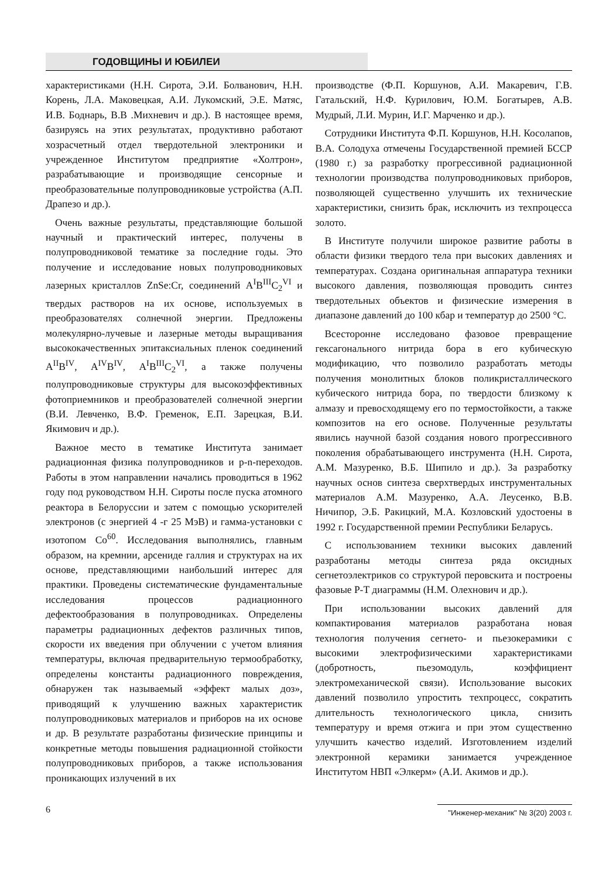ГОДОВЩИНЫ И ЮБИЛЕИ
характеристиками (Н.Н. Сирота, Э.И. Болванович, Н.Н. Корень, Л.А. Маковецкая, А.И. Лукомский, Э.Е. Матяс, И.В. Боднарь, В.В .Михневич и др.). В настоящее время, базируясь на этих результатах, продуктивно работают хозрасчетный отдел твердотельной электроники и учрежденное Институтом предприятие «Холтрон», разрабатывающие и производящие сенсорные и преобразовательные полупроводниковые устройства (А.П. Драпезо и др.).
Очень важные результаты, представляющие большой научный и практический интерес, получены в полупроводниковой тематике за последние годы. Это получение и исследование новых полупроводниковых лазерных кристаллов ZnSe:Cr, соединений A<sup>I</sup>B<sup>III</sup>C<sub>2</sub><sup>VI</sup> и твердых растворов на их основе, используемых в преобразователях солнечной энергии. Предложены молекулярно-лучевые и лазерные методы выращивания высококачественных эпитаксиальных пленок соединений A<sup>II</sup>B<sup>IV</sup>, A<sup>IV</sup>B<sup>IV</sup>, A<sup>I</sup>B<sup>III</sup>C<sub>2</sub><sup>VI</sup>, а также получены полупроводниковые структуры для высокоэффективных фотоприемников и преобразователей солнечной энергии (В.И. Левченко, В.Ф. Гременок, Е.П. Зарецкая, В.И. Якимович и др.).
Важное место в тематике Института занимает радиационная физика полупроводников и p-n-переходов. Работы в этом направлении начались проводиться в 1962 году под руководством Н.Н. Сироты после пуска атомного реактора в Белоруссии и затем с помощью ускорителей электронов (с энергией 4 -г 25 МэВ) и гамма-установки с изотопом Co<sup>60</sup>. Исследования выполнялись, главным образом, на кремнии, арсениде галлия и структурах на их основе, представляющими наибольший интерес для практики. Проведены систематические фундаментальные исследования процессов радиационного дефектообразования в полупроводниках. Определены параметры радиационных дефектов различных типов, скорости их введения при облучении с учетом влияния температуры, включая предварительную термообработку, определены константы радиационного повреждения, обнаружен так называемый «эффект малых доз», приводящий к улучшению важных характеристик полупроводниковых материалов и приборов на их основе и др. В результате разработаны физические принципы и конкретные методы повышения радиационной стойкости полупроводниковых приборов, а также использования проникающих излучений в их
производстве (Ф.П. Коршунов, А.И. Макаревич, Г.В. Гатальский, Н.Ф. Курилович, Ю.М. Богатырев, А.В. Мудрый, Л.И. Мурин, И.Г. Марченко и др.).
Сотрудники Института Ф.П. Коршунов, Н.Н. Косолапов, В.А. Солодуха отмечены Государственной премией БССР (1980 г.) за разработку прогрессивной радиационной технологии производства полупроводниковых приборов, позволяющей существенно улучшить их технические характеристики, снизить брак, исключить из техпроцесса золото.
В Институте получили широкое развитие работы в области физики твердого тела при высоких давлениях и температурах. Создана оригинальная аппаратура техники высокого давления, позволяющая проводить синтез твердотельных объектов и физические измерения в диапазоне давлений до 100 кбар и температур до 2500 °С.
Всесторонне исследовано фазовое превращение гексагонального нитрида бора в его кубическую модификацию, что позволило разработать методы получения монолитных блоков поликристаллического кубического нитрида бора, по твердости близкому к алмазу и превосходящему его по термостойкости, а также композитов на его основе. Полученные результаты явились научной базой создания нового прогрессивного поколения обрабатывающего инструмента (Н.Н. Сирота, А.М. Мазуренко, В.Б. Шипило и др.). За разработку научных основ синтеза сверхтвердых инструментальных материалов А.М. Мазуренко, А.А. Леусенко, В.В. Ничипор, Э.Б. Ракицкий, М.А. Козловский удостоены в 1992 г. Государственной премии Республики Беларусь.
С использованием техники высоких давлений разработаны методы синтеза ряда оксидных сегнетоэлектриков со структурой перовскита и построены фазовые Р-Т диаграммы (Н.М. Олехнович и др.).
При использовании высоких давлений для компактирования материалов разработана новая технология получения сегнето- и пьезокерамики с высокими электрофизическими характеристиками (добротность, пьезомодуль, коэффициент электромеханической связи). Использование высоких давлений позволило упростить техпроцесс, сократить длительность технологического цикла, снизить температуру и время отжига и при этом существенно улучшить качество изделий. Изготовлением изделий электронной керамики занимается учрежденное Институтом НВП «Элкерм» (А.И. Акимов и др.).
6 "Инженер-механик" № 3(20) 2003 г.